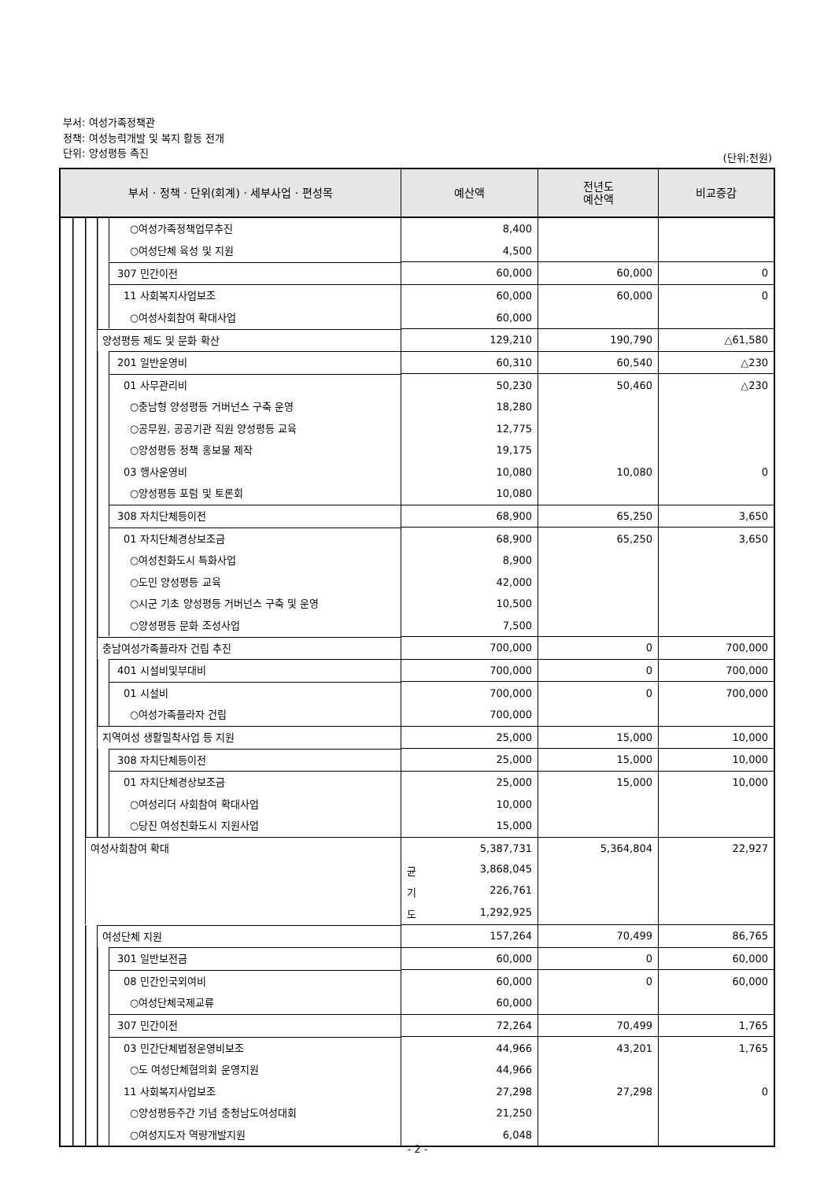부서: 여성가족정책관
정책: 여성능력개발 및 복지 활동 전개
단위: 양성평등 촉진
(단위:천원)
| 부서 · 정책 · 단위(회계) · 세부사업 · 편성목 | 예산액 | 전년도 예산액 | 비교증감 |
| --- | --- | --- | --- |
| ○여성가족정책업무추진 | 8,400 | | |
| ○여성단체 육성 및 지원 | 4,500 | | |
| 307 민간이전 | 60,000 | 60,000 | 0 |
| 11 사회복지사업보조 | 60,000 | 60,000 | 0 |
| ○여성사회참여 확대사업 | 60,000 | | |
| 양성평등 제도 및 문화 확산 | 129,210 | 190,790 | △61,580 |
| 201 일반운영비 | 60,310 | 60,540 | △230 |
| 01 사무관리비 | 50,230 | 50,460 | △230 |
| ○충남형 양성평등 거버넌스 구축 운영 | 18,280 | | |
| ○공무원, 공공기관 직원 양성평등 교육 | 12,775 | | |
| ○양성평등 정책 홍보물 제작 | 19,175 | | |
| 03 행사운영비 | 10,080 | 10,080 | 0 |
| ○양성평등 포럼 및 토론회 | 10,080 | | |
| 308 자치단체등이전 | 68,900 | 65,250 | 3,650 |
| 01 자치단체경상보조금 | 68,900 | 65,250 | 3,650 |
| ○여성친화도시 특화사업 | 8,900 | | |
| ○도민 양성평등 교육 | 42,000 | | |
| ○시군 기초 양성평등 거버넌스 구축 및 운영 | 10,500 | | |
| ○양성평등 문화 조성사업 | 7,500 | | |
| 충남여성가족플라자 건립 추진 | 700,000 | 0 | 700,000 |
| 401 시설비및부대비 | 700,000 | 0 | 700,000 |
| 01 시설비 | 700,000 | 0 | 700,000 |
| ○여성가족플라자 건립 | 700,000 | | |
| 지역여성 생활밀착사업 등 지원 | 25,000 | 15,000 | 10,000 |
| 308 자치단체등이전 | 25,000 | 15,000 | 10,000 |
| 01 자치단체경상보조금 | 25,000 | 15,000 | 10,000 |
| ○여성리더 사회참여 확대사업 | 10,000 | | |
| ○당진 여성친화도시 지원사업 | 15,000 | | |
| 여성사회참여 확대 | 5,387,731 | 5,364,804 | 22,927 |
| | 균 3,868,045 | | |
| | 기 226,761 | | |
| | 도 1,292,925 | | |
| 여성단체 지원 | 157,264 | 70,499 | 86,765 |
| 301 일반보전금 | 60,000 | 0 | 60,000 |
| 08 민간인국외여비 | 60,000 | 0 | 60,000 |
| ○여성단체국제교류 | 60,000 | | |
| 307 민간이전 | 72,264 | 70,499 | 1,765 |
| 03 민간단체법정운영비보조 | 44,966 | 43,201 | 1,765 |
| ○도 여성단체협의회 운영지원 | 44,966 | | |
| 11 사회복지사업보조 | 27,298 | 27,298 | 0 |
| ○양성평등주간 기념 충청남도여성대회 | 21,250 | | |
| ○여성지도자 역량개발지원 | 6,048 | | |
- 2 -